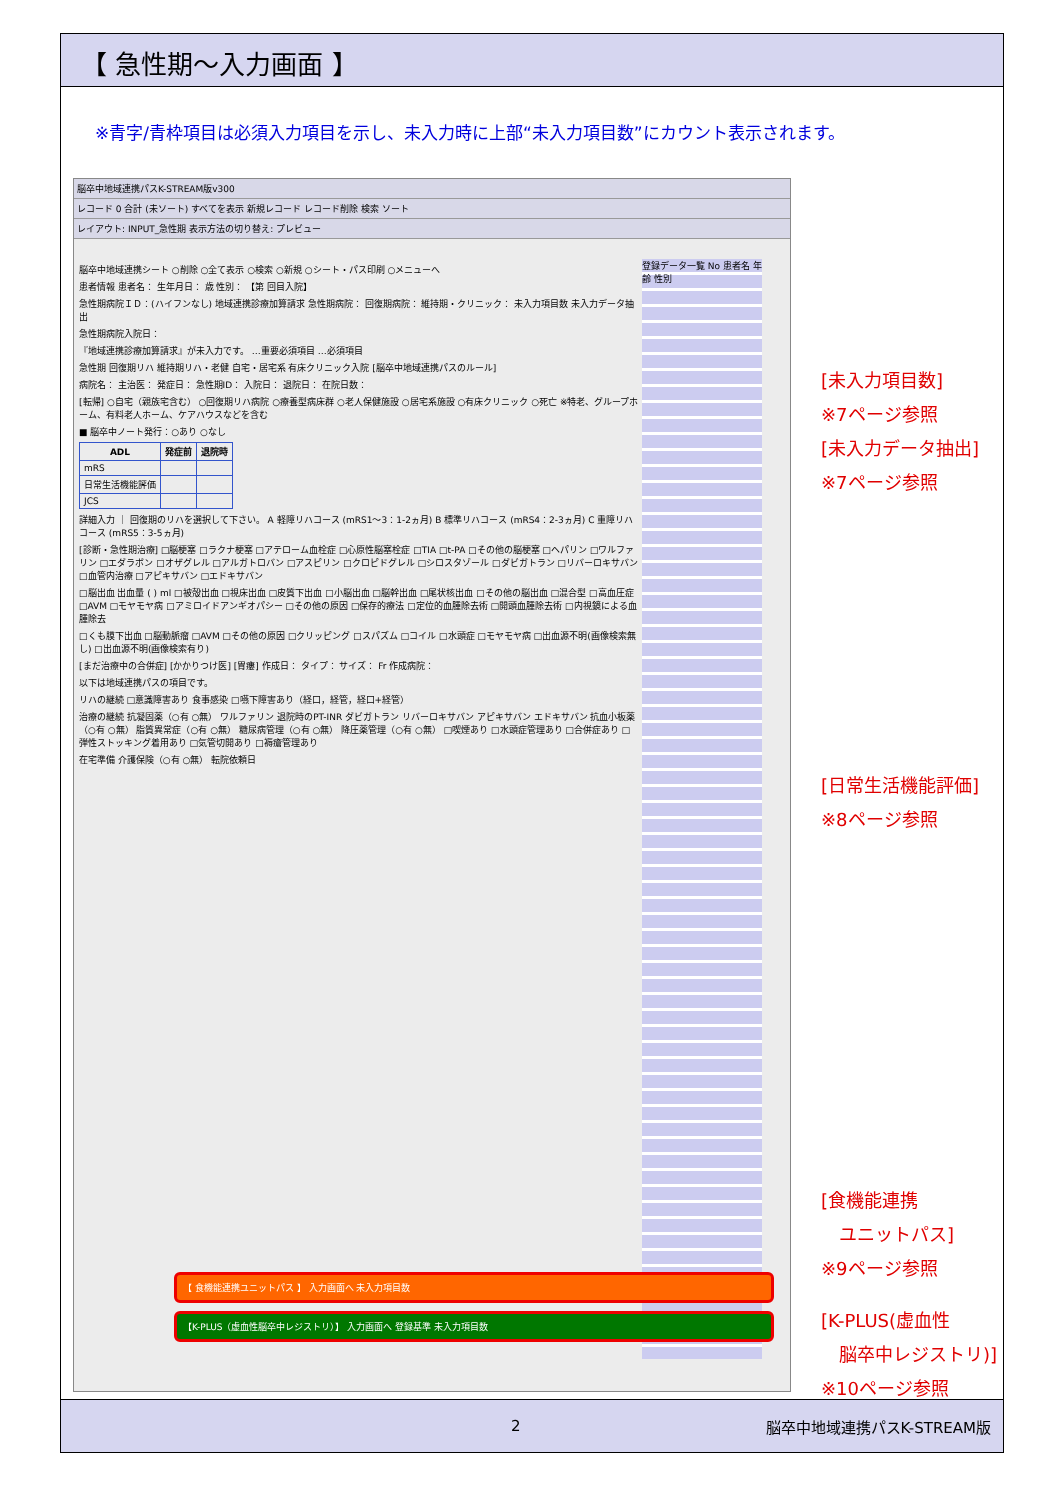【 急性期～入力画面 】
※青字/青枠項目は必須入力項目を示し、未入力時に上部“未入力項目数”にカウント表示されます。
脳卒中地域連携パスK-STREAM版v300
レコード 0 合計 (未ソート) すべてを表示 新規レコード レコード削除 検索 ソート
レイアウト: INPUT_急性期 表示方法の切り替え: プレビュー
登録データ一覧 No 患者名 年齢 性別
脳卒中地域連携シート ○削除 ○全て表示 ○検索 ○新規 ○シート・パス印刷 ○メニューへ
患者情報 患者名： 生年月日： 歳 性別： 【第 回目入院】
急性期病院ＩＤ：(ハイフンなし) 地域連携診療加算請求 急性期病院： 回復期病院： 維持期・クリニック： 未入力項目数 未入力データ抽出
急性期病院入院日：
『地域連携診療加算請求』が未入力です。 …重要必須項目 …必須項目
急性期 回復期リハ 維持期リハ・老健 自宅・居宅系 有床クリニック入院 [脳卒中地域連携パスのルール]
病院名： 主治医： 発症日： 急性期ID： 入院日： 退院日： 在院日数：
[転帰] ○自宅（親族宅含む） ○回復期リハ病院 ○療養型病床群 ○老人保健施設 ○居宅系施設 ○有床クリニック ○死亡 ※特老、グループホーム、有料老人ホーム、ケアハウスなどを含む
■ 脳卒中ノート発行：○あり ○なし
| ADL | 発症前 | 退院時 |
| --- | --- | --- |
| mRS | | |
| 日常生活機能評価 | | |
| JCS | | |
詳細入力 ｜ 回復期のリハを選択して下さい。 A 軽障リハコース (mRS1～3：1-2ヵ月) B 標準リハコース (mRS4：2-3ヵ月) C 重障リハコース (mRS5：3-5ヵ月)
[診断・急性期治療] □脳梗塞 □ラクナ梗塞 □アテローム血栓症 □心原性脳塞栓症 □TIA □t-PA □その他の脳梗塞 □ヘパリン □ワルファリン □エダラボン □オザグレル □アルガトロバン □アスピリン □クロピドグレル □シロスタゾール □ダビガトラン □リバーロキサバン □血管内治療 □アピキサバン □エドキサバン
□脳出血 出血量 ( ) ml □被殻出血 □視床出血 □皮質下出血 □小脳出血 □脳幹出血 □尾状核出血 □その他の脳出血 □混合型 □高血圧症 □AVM □モヤモヤ病 □アミロイドアンギオパシー □その他の原因 □保存的療法 □定位的血腫除去術 □開頭血腫除去術 □内視鏡による血腫除去
□くも膜下出血 □脳動脈瘤 □AVM □その他の原因 □クリッピング □スパズム □コイル □水頭症 □モヤモヤ病 □出血源不明(画像検索無し) □出血源不明(画像検索有り)
[まだ治療中の合併症] [かかりつけ医] [胃瘻] 作成日： タイプ： サイズ： Fr 作成病院：
以下は地域連携パスの項目です。
リハの継続 □意識障害あり 食事感染 □嚥下障害あり（経口，経管，経口+経管）
治療の継続 抗凝固薬（○有 ○無） ワルファリン 退院時のPT-INR ダビガトラン リバーロキサバン アピキサバン エドキサバン 抗血小板薬（○有 ○無） 脂質異常症（○有 ○無） 糖尿病管理（○有 ○無） 降圧薬管理（○有 ○無） □喫煙あり □水頭症管理あり □合併症あり □弾性ストッキング着用あり □気管切開あり □褥瘡管理あり
在宅準備 介護保険（○有 ○無） 転院依頼日
【 食機能連携ユニットパス 】 入力画面へ 未入力項目数
【K-PLUS（虚血性脳卒中レジストリ）】 入力画面へ 登録基準 未入力項目数
[未入力項目数]
※7ページ参照
[未入力データ抽出]
※7ページ参照
[日常生活機能評価]
※8ページ参照
[食機能連携
　ユニットパス]
※9ページ参照
[K-PLUS(虚血性
　脳卒中レジストリ)]
※10ページ参照
2 脳卒中地域連携パスK-STREAM版